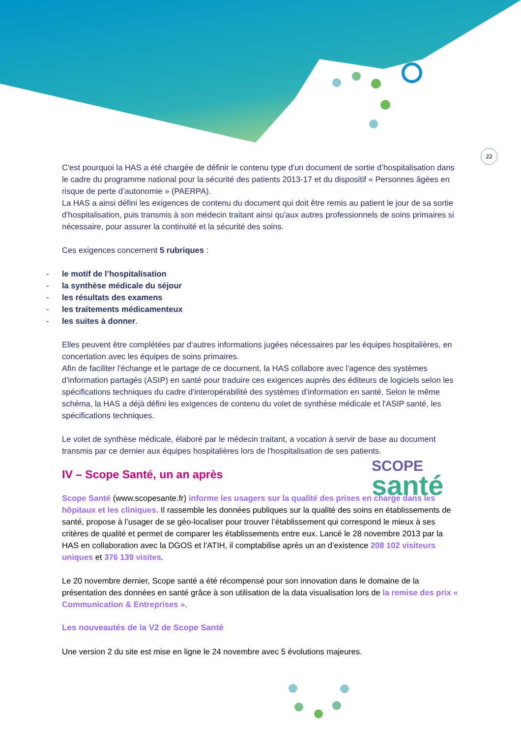22
C'est pourquoi la HAS a été chargée de définir le contenu type d'un document de sortie d’hospitalisation dans le cadre du programme national pour la sécurité des patients 2013-17 et du dispositif « Personnes âgées en risque de perte d’autonomie » (PAERPA).
La HAS a ainsi défini les exigences de contenu du document qui doit être remis au patient le jour de sa sortie d'hospitalisation, puis transmis à son médecin traitant ainsi qu'aux autres professionnels de soins primaires si nécessaire, pour assurer la continuité et la sécurité des soins.
Ces exigences concernent 5 rubriques :
- le motif de l’hospitalisation
- la synthèse médicale du séjour
- les résultats des examens
- les traitements médicamenteux
- les suites à donner.
Elles peuvent être complétées par d'autres informations jugées nécessaires par les équipes hospitalières, en concertation avec les équipes de soins primaires.
Afin de faciliter l'échange et le partage de ce document, la HAS collabore avec l'agence des systèmes d'information partagés (ASIP) en santé pour traduire ces exigences auprès des éditeurs de logiciels selon les spécifications techniques du cadre d'interopérabilité des systèmes d’information en santé. Selon le même schéma, la HAS a déjà défini les exigences de contenu du volet de synthèse médicale et l'ASIP santé, les spécifications techniques.
Le volet de synthèse médicale, élaboré par le médecin traitant, a vocation à servir de base au document transmis par ce dernier aux équipes hospitalières lors de l'hospitalisation de ses patients.
IV – Scope Santé, un an après
Scope Santé (www.scopesante.fr) informe les usagers sur la qualité des prises en charge dans les hôpitaux et les cliniques. Il rassemble les données publiques sur la qualité des soins en établissements de santé, propose à l’usager de se géo-localiser pour trouver l’établissement qui correspond le mieux à ses critères de qualité et permet de comparer les établissements entre eux. Lancé le 28 novembre 2013 par la HAS en collaboration avec la DGOS et l’ATIH, il comptabilise après un an d’existence 208 102 visiteurs uniques et 376 139 visites.
Le 20 novembre dernier, Scope santé a été récompensé pour son innovation dans le domaine de la présentation des données en santé grâce à son utilisation de la data visualisation lors de la remise des prix « Communication & Entreprises ».
Les nouveautés de la V2 de Scope Santé
Une version 2 du site est mise en ligne le 24 novembre avec 5 évolutions majeures.
SCOPE
santé